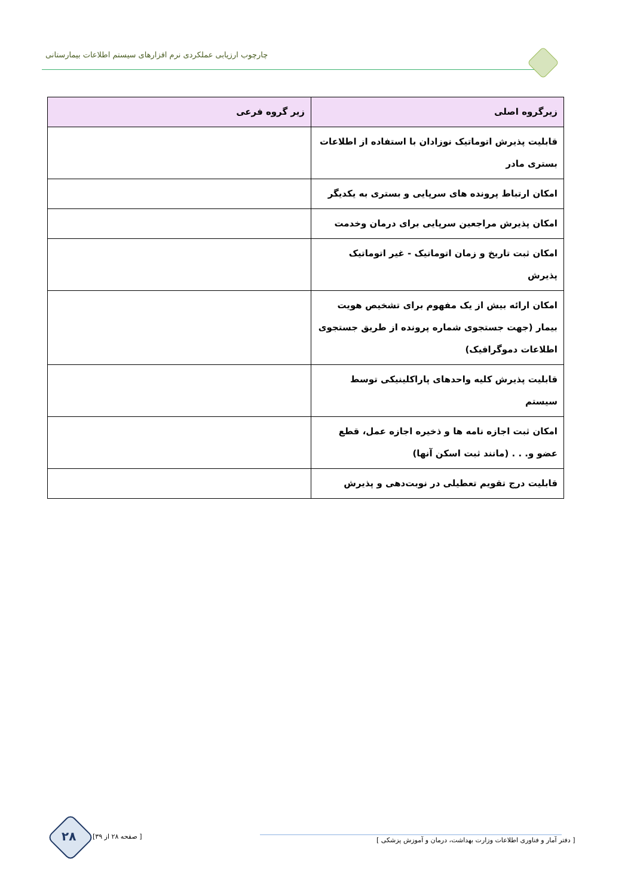چارچوب ارزیابی عملکردی نرم افزارهای سیستم اطلاعات بیمارستانی
| زیرگروه اصلی | زیر گروه فرعی |
| --- | --- |
| قابلیت پذیرش اتوماتیک نوزادان با استفاده از اطلاعات بستری مادر | |
| امکان ارتباط پرونده های سرپایی و بستری به یکدیگر | |
| امکان پذیرش مراجعین سرپایی برای درمان وخدمت | |
| امکان ثبت تاریخ و زمان اتوماتیک - غیر اتوماتیک پذیرش | |
| امکان ارائه بیش از یک مفهوم برای تشخیص هویت بیمار (جهت جستجوی شماره پرونده از طریق جستجوی اطلاعات دموگرافیک) | |
| قابلیت پذیرش کلیه واحدهای پاراکلینیکی توسط سیستم | |
| امکان ثبت اجازه نامه ها و ذخیره اجازه عمل، قطع عضو و. . . (مانند ثبت اسکن آنها) | |
| قابلیت درج تقویم تعطیلی در نوبت‌دهی و پذیرش | |
[ دفتر آمار و فناوری اطلاعات وزارت بهداشت، درمان و آموزش پزشکی ]
۲۸ [ صفحه ۲۸ از ۳۹]